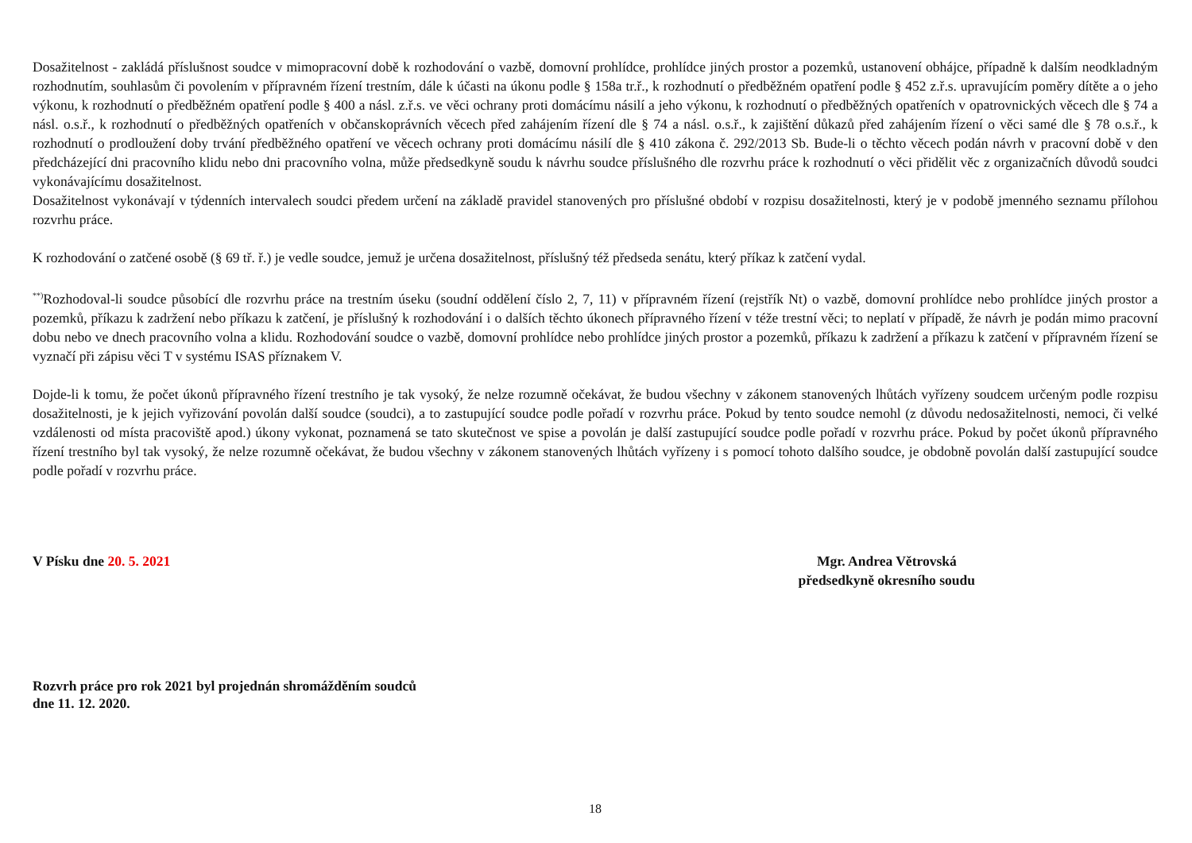Dosažitelnost - zakládá příslušnost soudce v mimopracovní době k rozhodování o vazbě, domovní prohlídce, prohlídce jiných prostor a pozemků, ustanovení obhájce, případně k dalším neodkladným rozhodnutím, souhlasům či povolením v přípravném řízení trestním, dále k účasti na úkonu podle § 158a tr.ř., k rozhodnutí o předběžném opatření podle § 452 z.ř.s. upravujícím poměry dítěte a o jeho výkonu, k rozhodnutí o předběžném opatření podle § 400 a násl. z.ř.s. ve věci ochrany proti domácímu násilí a jeho výkonu, k rozhodnutí o předběžných opatřeních v opatrovnických věcech dle § 74 a násl. o.s.ř., k rozhodnutí o předběžných opatřeních v občanskoprávních věcech před zahájením řízení dle § 74 a násl. o.s.ř., k zajištění důkazů před zahájením řízení o věci samé dle § 78 o.s.ř., k rozhodnutí o prodloužení doby trvání předběžného opatření ve věcech ochrany proti domácímu násilí dle § 410 zákona č. 292/2013 Sb. Bude-li o těchto věcech podán návrh v pracovní době v den předcházející dni pracovního klidu nebo dni pracovního volna, může předsedkyně soudu k návrhu soudce příslušného dle rozvrhu práce k rozhodnutí o věci přidělit věc z organizačních důvodů soudci vykonávajícímu dosažitelnost.
Dosažitelnost vykonávají v týdenních intervalech soudci předem určení na základě pravidel stanovených pro příslušné období v rozpisu dosažitelnosti, který je v podobě jmenného seznamu přílohou rozvrhu práce.
K rozhodování o zatčené osobě (§ 69 tř. ř.) je vedle soudce, jemuž je určena dosažitelnost, příslušný též předseda senátu, který příkaz k zatčení vydal.
<sup>**)</sup> Rozhodoval-li soudce působící dle rozvrhu práce na trestním úseku (soudní oddělení číslo 2, 7, 11) v přípravném řízení (rejstřík Nt) o vazbě, domovní prohlídce nebo prohlídce jiných prostor a pozemků, příkazu k zadržení nebo příkazu k zatčení, je příslušný k rozhodování i o dalších těchto úkonech přípravného řízení v téže trestní věci; to neplatí v případě, že návrh je podán mimo pracovní dobu nebo ve dnech pracovního volna a klidu. Rozhodování soudce o vazbě, domovní prohlídce nebo prohlídce jiných prostor a pozemků, příkazu k zadržení a příkazu k zatčení v přípravném řízení se vyznačí při zápisu věci T v systému ISAS příznakem V.
Dojde-li k tomu, že počet úkonů přípravného řízení trestního je tak vysoký, že nelze rozumně očekávat, že budou všechny v zákonem stanovených lhůtách vyřízeny soudcem určeným podle rozpisu dosažitelnosti, je k jejich vyřizování povolán další soudce (soudci), a to zastupující soudce podle pořadí v rozvrhu práce. Pokud by tento soudce nemohl (z důvodu nedosažitelnosti, nemoci, či velké vzdálenosti od místa pracoviště apod.) úkony vykonat, poznamená se tato skutečnost ve spise a povolán je další zastupující soudce podle pořadí v rozvrhu práce. Pokud by počet úkonů přípravného řízení trestního byl tak vysoký, že nelze rozumně očekávat, že budou všechny v zákonem stanovených lhůtách vyřízeny i s pomocí tohoto dalšího soudce, je obdobně povolán další zastupující soudce podle pořadí v rozvrhu práce.
V Písku dne 20. 5. 2021 Mgr. Andrea Větrovská
předsedkyně okresního soudu
Rozvrh práce pro rok 2021 byl projednán shromážděním soudců
dne 11. 12. 2020.
18